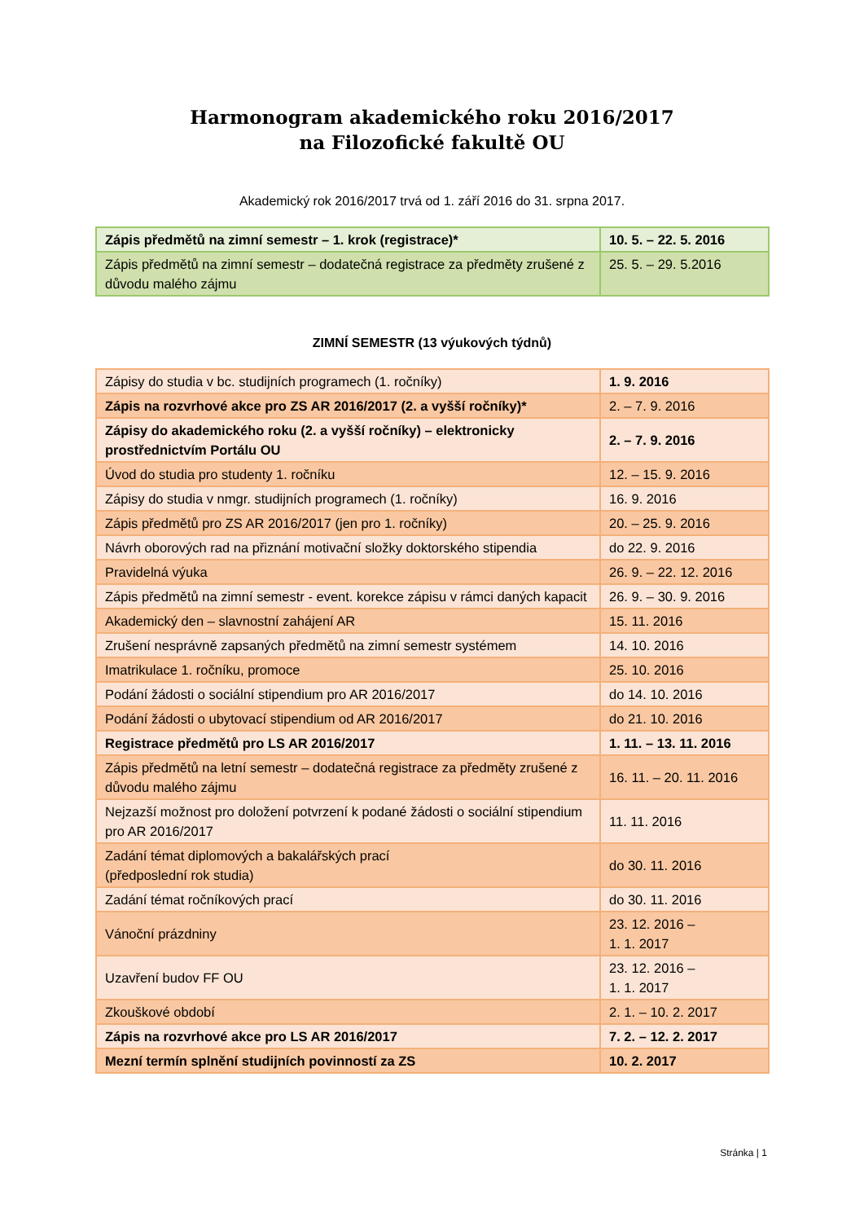Harmonogram akademického roku 2016/2017
na Filozofické fakultě OU
Akademický rok 2016/2017 trvá od 1. září 2016 do 31. srpna 2017.
| Zápis předmětů na zimní semestr – 1. krok (registrace)* | 10. 5. – 22. 5. 2016 |
| Zápis předmětů na zimní semestr – dodatečná registrace za předměty zrušené z důvodu malého zájmu | 25. 5. – 29. 5.2016 |
ZIMNÍ SEMESTR (13 výukových týdnů)
| Zápisy do studia v bc. studijních programech (1. ročníky) | 1. 9. 2016 |
| Zápis na rozvrhové akce pro ZS AR 2016/2017 (2. a vyšší ročníky)* | 2. – 7. 9. 2016 |
| Zápisy do akademického roku (2. a vyšší ročníky) – elektronicky prostřednictvím Portálu OU | 2. – 7. 9. 2016 |
| Úvod do studia pro studenty 1. ročníku | 12. – 15. 9. 2016 |
| Zápisy do studia v nmgr. studijních programech (1. ročníky) | 16. 9. 2016 |
| Zápis předmětů pro ZS AR 2016/2017 (jen pro 1. ročníky) | 20. – 25. 9. 2016 |
| Návrh oborových rad na přiznání motivační složky doktorského stipendia | do 22. 9. 2016 |
| Pravidelná výuka | 26. 9. – 22. 12. 2016 |
| Zápis předmětů na zimní semestr - event. korekce zápisu v rámci daných kapacit | 26. 9. – 30. 9. 2016 |
| Akademický den – slavnostní zahájení AR | 15. 11. 2016 |
| Zrušení nesprávně zapsaných předmětů na zimní semestr systémem | 14. 10. 2016 |
| Imatrikulace 1. ročníku, promoce | 25. 10. 2016 |
| Podání žádosti o sociální stipendium pro AR 2016/2017 | do 14. 10. 2016 |
| Podání žádosti o ubytovací stipendium od AR 2016/2017 | do 21. 10. 2016 |
| Registrace předmětů pro LS AR 2016/2017 | 1. 11. – 13. 11. 2016 |
| Zápis předmětů na letní semestr – dodatečná registrace za předměty zrušené z důvodu malého zájmu | 16. 11. – 20. 11. 2016 |
| Nejzazší možnost pro doložení potvrzení k podané žádosti o sociální stipendium pro AR 2016/2017 | 11. 11. 2016 |
| Zadání témat diplomových a bakalářských prací (předposlední rok studia) | do 30. 11. 2016 |
| Zadání témat ročníkových prací | do 30. 11. 2016 |
| Vánoční prázdniny | 23. 12. 2016 – 1. 1. 2017 |
| Uzavření budov FF OU | 23. 12. 2016 – 1. 1. 2017 |
| Zkouškové období | 2. 1. – 10. 2. 2017 |
| Zápis na rozvrhové akce pro LS AR 2016/2017 | 7. 2. – 12. 2. 2017 |
| Mezní termín splnění studijních povinností za ZS | 10. 2. 2017 |
Stránka | 1